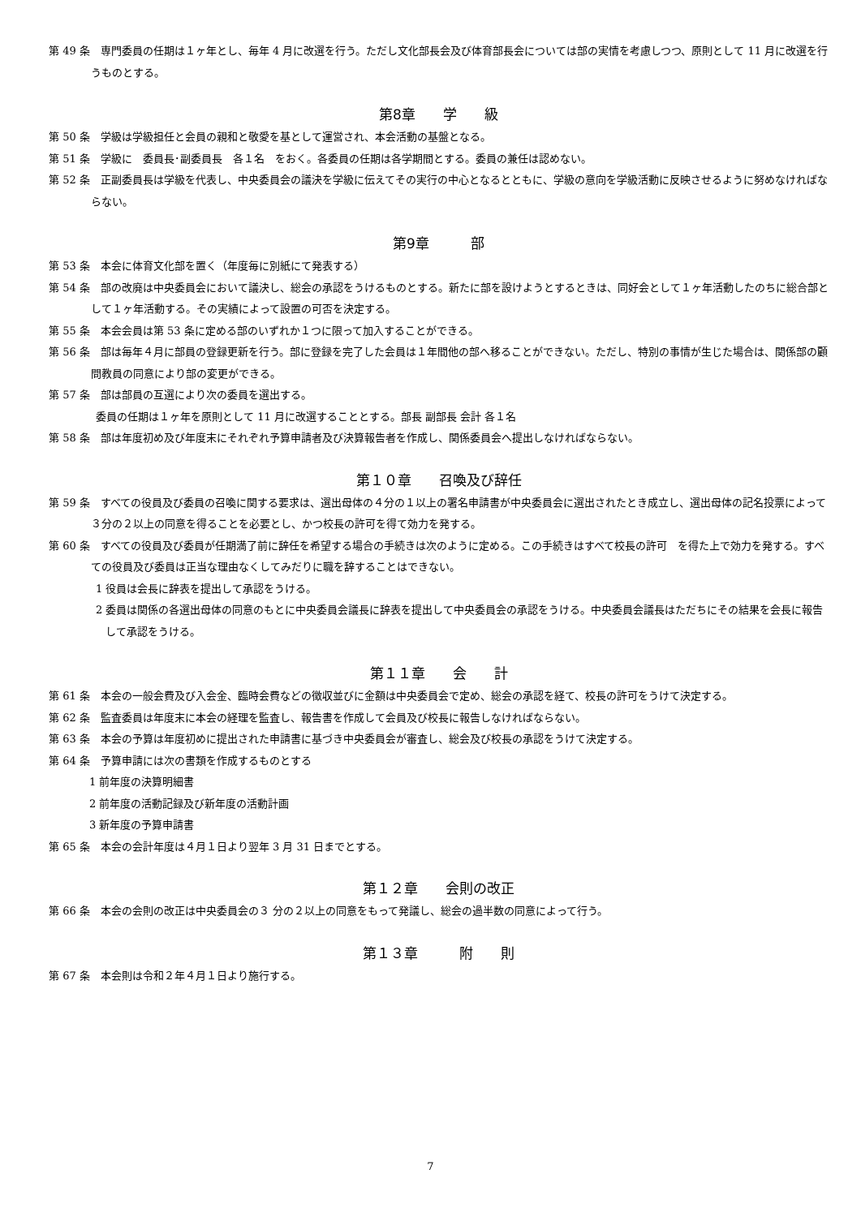第 49 条　専門委員の任期は１ヶ年とし、毎年 4 月に改選を行う。ただし文化部長会及び体育部長会については部の実情を考慮しつつ、原則として 11 月に改選を行うものとする。
第8章　　学　　級
第 50 条　学級は学級担任と会員の親和と敬愛を基として運営され、本会活動の基盤となる。
第 51 条　学級に　委員長･副委員長　各１名　をおく。各委員の任期は各学期間とする。委員の兼任は認めない。
第 52 条　正副委員長は学級を代表し、中央委員会の議決を学級に伝えてその実行の中心となるとともに、学級の意向を学級活動に反映させるように努めなければならない。
第9章　　　部
第 53 条　本会に体育文化部を置く（年度毎に別紙にて発表する）
第 54 条　部の改廃は中央委員会において議決し、総会の承認をうけるものとする。新たに部を設けようとするときは、同好会として１ヶ年活動したのちに総合部として１ヶ年活動する。その実績によって設置の可否を決定する。
第 55 条　本会会員は第 53 条に定める部のいずれか１つに限って加入することができる。
第 56 条　部は毎年４月に部員の登録更新を行う。部に登録を完了した会員は１年間他の部へ移ることができない。ただし、特別の事情が生じた場合は、関係部の顧問教員の同意により部の変更ができる。
第 57 条　部は部員の互選により次の委員を選出する。
委員の任期は１ヶ年を原則として 11 月に改選することとする。部長 副部長 会計 各１名
第 58 条　部は年度初め及び年度末にそれぞれ予算申請者及び決算報告者を作成し、関係委員会へ提出しなければならない。
第１０章　　召喚及び辞任
第 59 条　すべての役員及び委員の召喚に関する要求は、選出母体の４分の１以上の署名申請書が中央委員会に選出されたとき成立し、選出母体の記名投票によって３分の２以上の同意を得ることを必要とし、かつ校長の許可を得て効力を発する。
第 60 条　すべての役員及び委員が任期満了前に辞任を希望する場合の手続きは次のように定める。この手続きはすべて校長の許可　を得た上で効力を発する。すべての役員及び委員は正当な理由なくしてみだりに職を辞することはできない。
1 役員は会長に辞表を提出して承認をうける。
2 委員は関係の各選出母体の同意のもとに中央委員会議長に辞表を提出して中央委員会の承認をうける。中央委員会議長はただちにその結果を会長に報告して承認をうける。
第１１章　　会　　計
第 61 条　本会の一般会費及び入会金、臨時会費などの徴収並びに金額は中央委員会で定め、総会の承認を経て、校長の許可をうけて決定する。
第 62 条　監査委員は年度末に本会の経理を監査し、報告書を作成して会員及び校長に報告しなければならない。
第 63 条　本会の予算は年度初めに提出された申請書に基づき中央委員会が審査し、総会及び校長の承認をうけて決定する。
第 64 条　予算申請には次の書類を作成するものとする
1 前年度の決算明細書
2 前年度の活動記録及び新年度の活動計画
3 新年度の予算申請書
第 65 条　本会の会計年度は４月１日より翌年 3 月 31 日までとする。
第１２章　　会則の改正
第 66 条　本会の会則の改正は中央委員会の３ 分の２以上の同意をもって発議し、総会の過半数の同意によって行う。
第１３章　　　附　　則
第 67 条　本会則は令和２年４月１日より施行する。
7